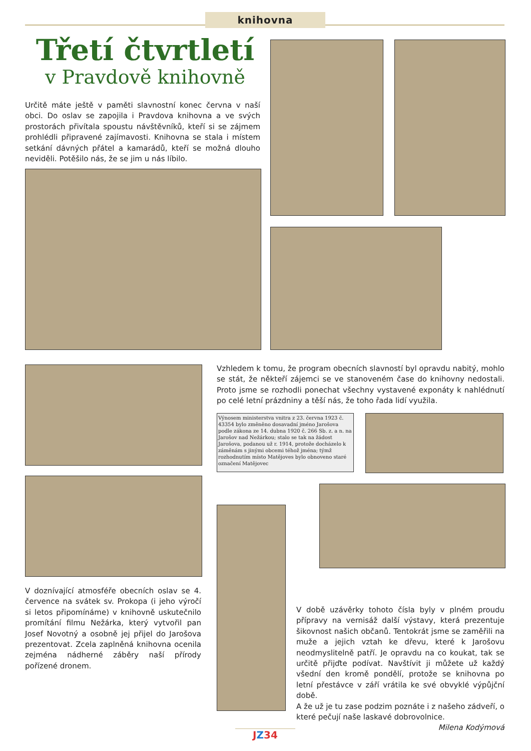knihovna
Třetí čtvrtletí
v Pravdově knihovně
Určitě máte ještě v paměti slavnostní konec června v naší obci. Do oslav se zapojila i Pravdova knihovna a ve svých prostorách přivítala spoustu návštěvníků, kteří si se zájmem prohlédli připravené zajímavosti. Knihovna se stala i místem setkání dávných přátel a kamarádů, kteří se možná dlouho neviděli. Potěšilo nás, že se jim u nás líbilo.
Vzhledem k tomu, že program obecních slavností byl opravdu nabitý, mohlo se stát, že někteří zájemci se ve stanoveném čase do knihovny nedostali. Proto jsme se rozhodli ponechat všechny vystavené exponáty k nahlédnutí po celé letní prázdniny a těší nás, že toho řada lidí využila.
Výnosem ministerstva vnitra z 23. června 1923 č. 43354 bylo změněno dosavadní jméno Jarošova podle zákona ze 14. dubna 1920 č. 266 Sb. z. a n. na Jarošov nad Nežárkou; stalo se tak na žádost Jarošova, podanou už r. 1914, protože docházelo k záměnám s jinými obcemi téhož jména; týmž rozhodnutím místo Matějoves bylo obnoveno staré označení Matějovec
V doznívající atmosféře obecních oslav se 4. července na svátek sv. Prokopa (i jeho výročí si letos připomínáme) v knihovně uskutečnilo promítání filmu Nežárka, který vytvořil pan Josef Novotný a osobně jej přijel do Jarošova prezentovat. Zcela zaplněná knihovna ocenila zejména nádherné záběry naší přírody pořízené dronem.
V době uzávěrky tohoto čísla byly v plném proudu přípravy na vernisáž další výstavy, která prezentuje šikovnost našich občanů. Tentokrát jsme se zaměřili na muže a jejich vztah ke dřevu, které k Jarošovu neodmyslitelně patří. Je opravdu na co koukat, tak se určitě přijďte podívat. Navštívit ji můžete už každý všední den kromě pondělí, protože se knihovna po letní přestávce v září vrátila ke své obvyklé výpůjční době.
A že už je tu zase podzim poznáte i z našeho zádveří, o které pečují naše laskavé dobrovolnice. Milena Kodýmová
JZ34